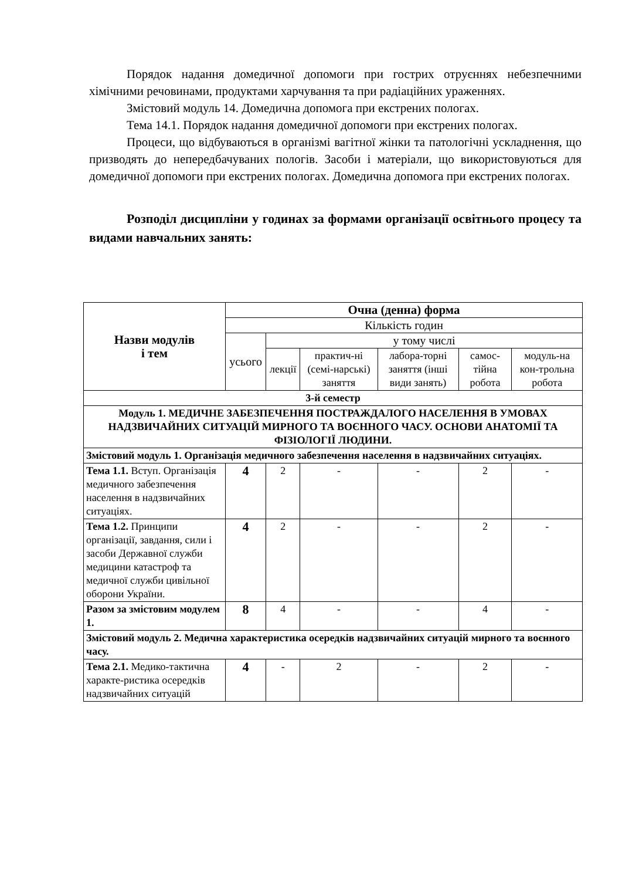Порядок надання домедичної допомоги при гострих отруєннях небезпечними хімічними речовинами, продуктами харчування та при радіаційних ураженнях.
Змістовий модуль 14. Домедична допомога при екстрених пологах.
Тема 14.1. Порядок надання домедичної допомоги при екстрених пологах.
Процеси, що відбуваються в організмі вагітної жінки та патологічні ускладнення, що призводять до непередбачуваних пологів. Засоби і матеріали, що використовуються для домедичної допомоги при екстрених пологах. Домедична допомога при екстрених пологах.
Розподіл дисципліни у годинах за формами організації освітнього процесу та видами навчальних занять:
| Назви модулів і тем | Очна (денна) форма | | | | | | |
| | Кількість годин | | | | | | |
| | усього | у тому числі | | | | | |
| | | лекції | практич-ні (семі-нарські) заняття | лабора-торні заняття (інші види занять) | самос-тійна робота | модуль-на кон-трольна робота | |
| 3-й семестр | | | | | | | |
| Модуль 1. МЕДИЧНЕ ЗАБЕЗПЕЧЕННЯ ПОСТРАЖДАЛОГО НАСЕЛЕННЯ В УМОВАХ НАДЗВИЧАЙНИХ СИТУАЦІЙ МИРНОГО ТА ВОЄННОГО ЧАСУ. ОСНОВИ АНАТОМІЇ ТА ФІЗІОЛОГІЇ ЛЮДИНИ. | | | | | | | |
| Змістовий модуль 1. Організація медичного забезпечення населення в надзвичайних ситуаціях. | | | | | | | |
| Тема 1.1. Вступ. Організація медичного забезпечення населення в надзвичайних ситуаціях. | 4 | 2 | - | - | 2 | - | |
| Тема 1.2. Принципи організації, завдання, сили і засоби Державної служби медицини катастроф та медичної служби цивільної оборони України. | 4 | 2 | - | - | 2 | - | |
| Разом за змістовим модулем 1. | 8 | 4 | - | - | 4 | - | |
| Змістовий модуль 2. Медична характеристика осередків надзвичайних ситуацій мирного та воєнного часу. | | | | | | | |
| Тема 2.1. Медико-тактична характе-ристика осередків надзвичайних ситуацій | 4 | - | 2 | - | 2 | - | |